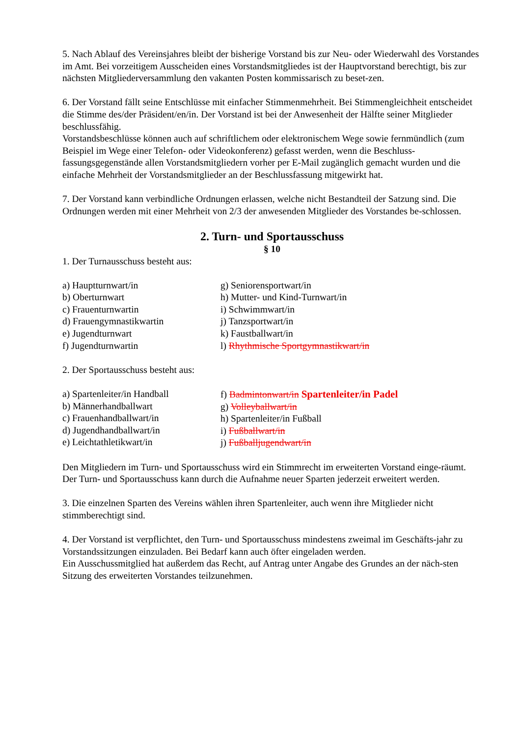5. Nach Ablauf des Vereinsjahres bleibt der bisherige Vorstand bis zur Neu- oder Wiederwahl des Vorstandes im Amt. Bei vorzeitigem Ausscheiden eines Vorstandsmitgliedes ist der Hauptvorstand berechtigt, bis zur nächsten Mitgliederversammlung den vakanten Posten kommissarisch zu beset-zen.
6. Der Vorstand fällt seine Entschlüsse mit einfacher Stimmenmehrheit. Bei Stimmengleichheit entscheidet die Stimme des/der Präsident/en/in. Der Vorstand ist bei der Anwesenheit der Hälfte seiner Mitglieder beschlussfähig.
Vorstandsbeschlüsse können auch auf schriftlichem oder elektronischem Wege sowie fernmündlich (zum Beispiel im Wege einer Telefon- oder Videokonferenz) gefasst werden, wenn die Beschluss-fassungsgegenstände allen Vorstandsmitgliedern vorher per E-Mail zugänglich gemacht wurden und die einfache Mehrheit der Vorstandsmitglieder an der Beschlussfassung mitgewirkt hat.
7. Der Vorstand kann verbindliche Ordnungen erlassen, welche nicht Bestandteil der Satzung sind. Die Ordnungen werden mit einer Mehrheit von 2/3 der anwesenden Mitglieder des Vorstandes be-schlossen.
2. Turn- und Sportausschuss
§ 10
1. Der Turnausschuss besteht aus:
a) Hauptturnwart/in
b) Oberturnwart
c) Frauenturnwartin
d) Frauengymnastikwartin
e) Jugendturnwart
f) Jugendturnwartin
g) Seniorensportwart/in
h) Mutter- und Kind-Turnwart/in
i) Schwimmwart/in
j) Tanzsportwart/in
k) Faustballwart/in
l) Rhythmische Sportgymnastikwart/in
2. Der Sportausschuss besteht aus:
a) Spartenleiter/in Handball
b) Männerhandballwart
c) Frauenhandballwart/in
d) Jugendhandballwart/in
e) Leichtathletikwart/in
f) Badmintonwart/in Spartenleiter/in Padel
g) Volleyballwart/in
h) Spartenleiter/in Fußball
i) Fußballwart/in
j) Fußballjugendwart/in
Den Mitgliedern im Turn- und Sportausschuss wird ein Stimmrecht im erweiterten Vorstand einge-räumt.
Der Turn- und Sportausschuss kann durch die Aufnahme neuer Sparten jederzeit erweitert werden.
3. Die einzelnen Sparten des Vereins wählen ihren Spartenleiter, auch wenn ihre Mitglieder nicht stimmberechtigt sind.
4. Der Vorstand ist verpflichtet, den Turn- und Sportausschuss mindestens zweimal im Geschäfts-jahr zu Vorstandssitzungen einzuladen. Bei Bedarf kann auch öfter eingeladen werden.
Ein Ausschussmitglied hat außerdem das Recht, auf Antrag unter Angabe des Grundes an der näch-sten Sitzung des erweiterten Vorstandes teilzunehmen.